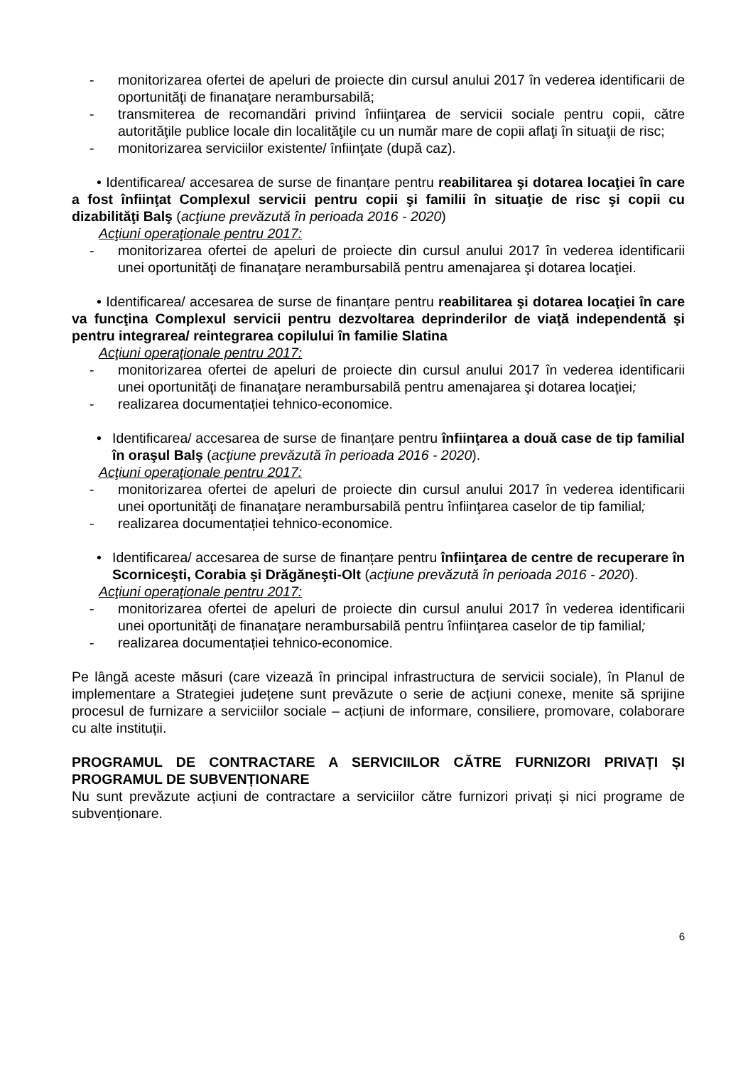- monitorizarea ofertei de apeluri de proiecte din cursul anului 2017 în vederea identificarii de oportunităţi de finanaţare nerambursabilă;
- transmiterea de recomandări privind înfiinţarea de servicii sociale pentru copii, către autorităţile publice locale din localităţile cu un număr mare de copii aflaţi în situaţii de risc;
- monitorizarea serviciilor existente/ înfiinţate (după caz).
• Identificarea/ accesarea de surse de finanțare pentru reabilitarea şi dotarea locaţiei în care a fost înfiinţat Complexul servicii pentru copii şi familii în situaţie de risc şi copii cu dizabilităţi Balş (acţiune prevăzută în perioada 2016 - 2020)
Acţiuni operaţionale pentru 2017:
- monitorizarea ofertei de apeluri de proiecte din cursul anului 2017 în vederea identificarii unei oportunităţi de finanaţare nerambursabilă pentru amenajarea şi dotarea locaţiei.
• Identificarea/ accesarea de surse de finanțare pentru reabilitarea şi dotarea locaţiei în care va funcţina Complexul servicii pentru dezvoltarea deprinderilor de viaţă independentă şi pentru integrarea/ reintegrarea copilului în familie Slatina
Acţiuni operaţionale pentru 2017:
- monitorizarea ofertei de apeluri de proiecte din cursul anului 2017 în vederea identificarii unei oportunităţi de finanaţare nerambursabilă pentru amenajarea şi dotarea locaţiei;
- realizarea documentației tehnico-economice.
• Identificarea/ accesarea de surse de finanțare pentru înfiinţarea a două case de tip familial în oraşul Balş (acţiune prevăzută în perioada 2016 - 2020).
Acţiuni operaţionale pentru 2017:
- monitorizarea ofertei de apeluri de proiecte din cursul anului 2017 în vederea identificarii unei oportunităţi de finanaţare nerambursabilă pentru înfiinţarea caselor de tip familial;
- realizarea documentației tehnico-economice.
• Identificarea/ accesarea de surse de finanțare pentru înfiinţarea de centre de recuperare în Scorniceşti, Corabia şi Drăgăneşti-Olt (acţiune prevăzută în perioada 2016 - 2020).
Acţiuni operaţionale pentru 2017:
- monitorizarea ofertei de apeluri de proiecte din cursul anului 2017 în vederea identificarii unei oportunităţi de finanaţare nerambursabilă pentru înfiinţarea caselor de tip familial;
- realizarea documentației tehnico-economice.
Pe lângă aceste măsuri (care vizează în principal infrastructura de servicii sociale), în Planul de implementare a Strategiei județene sunt prevăzute o serie de acțiuni conexe, menite să sprijine procesul de furnizare a serviciilor sociale – acțiuni de informare, consiliere, promovare, colaborare cu alte instituții.
PROGRAMUL DE CONTRACTARE A SERVICIILOR CĂTRE FURNIZORI PRIVAȚI ȘI PROGRAMUL DE SUBVENȚIONARE
Nu sunt prevăzute acțiuni de contractare a serviciilor către furnizori privați și nici programe de subvenționare.
6